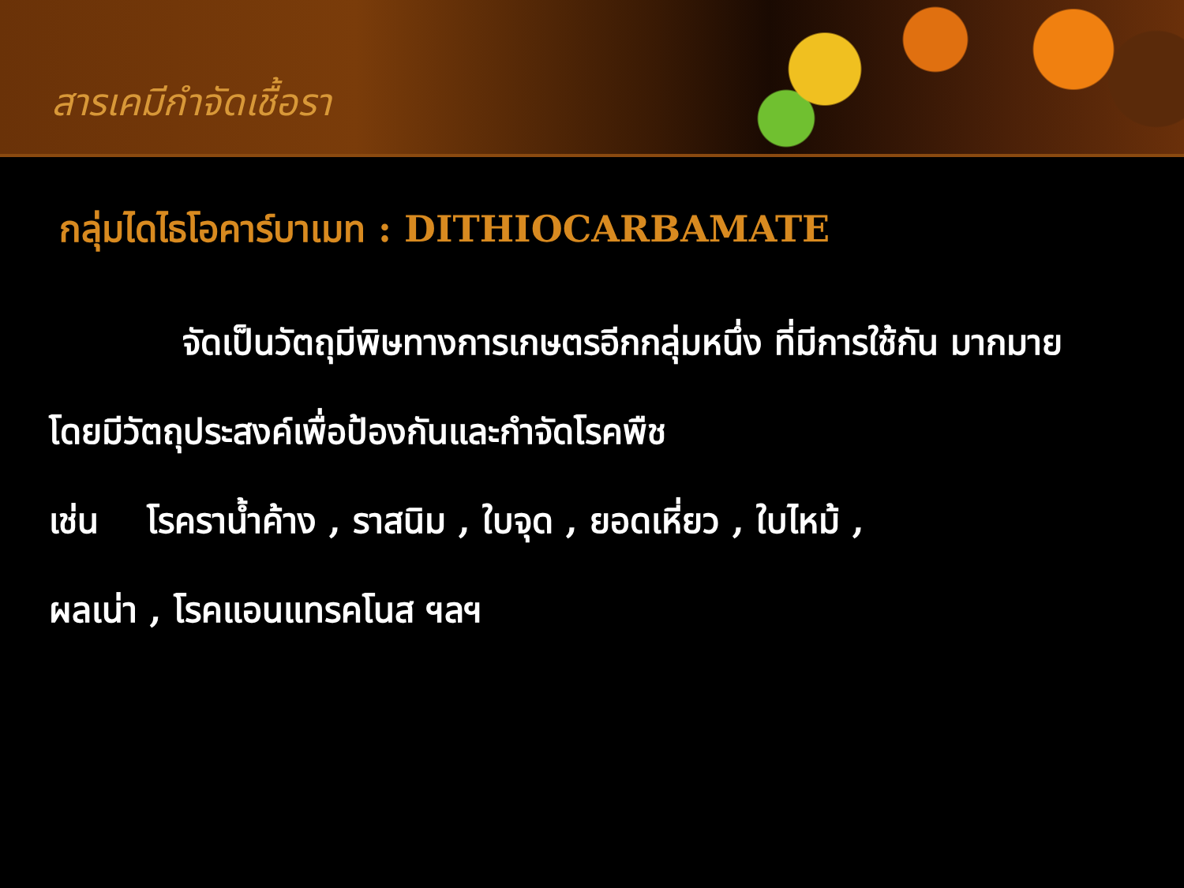สารเคมีกำจัดเชื้อรา
กลุ่มไดไธโอคาร์บาเมท : DITHIOCARBAMATE
จัดเป็นวัตถุมีพิษทางการเกษตรอีกกลุ่มหนึ่ง ที่มีการใช้กัน มากมาย โดยมีวัตถุประสงค์เพื่อป้องกันและกำจัดโรคพืช
เช่น โรคราน้ำค้าง , ราสนิม , ใบจุด , ยอดเหี่ยว , ใบไหม้ ,
ผลเน่า , โรคแอนแทรคโนส ฯลฯ